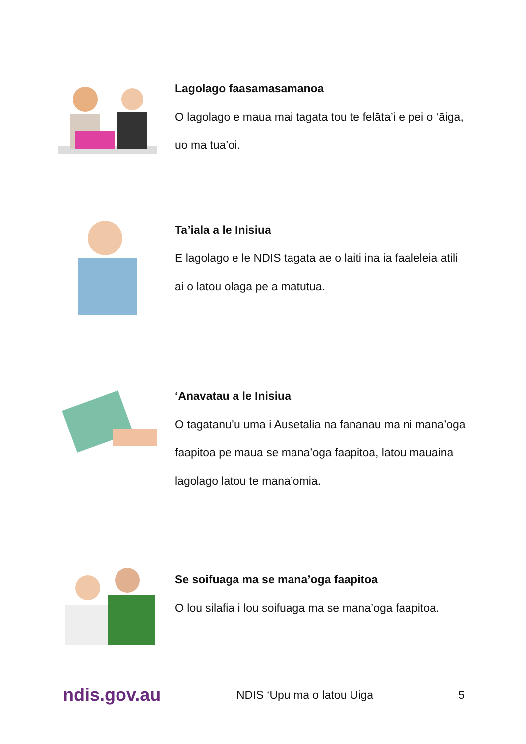Lagolago faasamasamanoa
O lagolago e maua mai tagata tou te felāta’i e pei o ‘āiga, uo ma tua’oi.
Ta’iala a le Inisiua
E lagolago e le NDIS tagata ae o laiti ina ia faaleleia atili ai o latou olaga pe a matutua.
‘Anavatau a le Inisiua
O tagatanu’u uma i Ausetalia na fananau ma ni mana’oga faapitoa pe maua se mana’oga faapitoa, latou mauaina lagolago latou te mana’omia.
Se soifuaga ma se mana’oga faapitoa
O lou silafia i lou soifuaga ma se mana’oga faapitoa.
ndis.gov.au
NDIS ‘Upu ma o latou Uiga 5